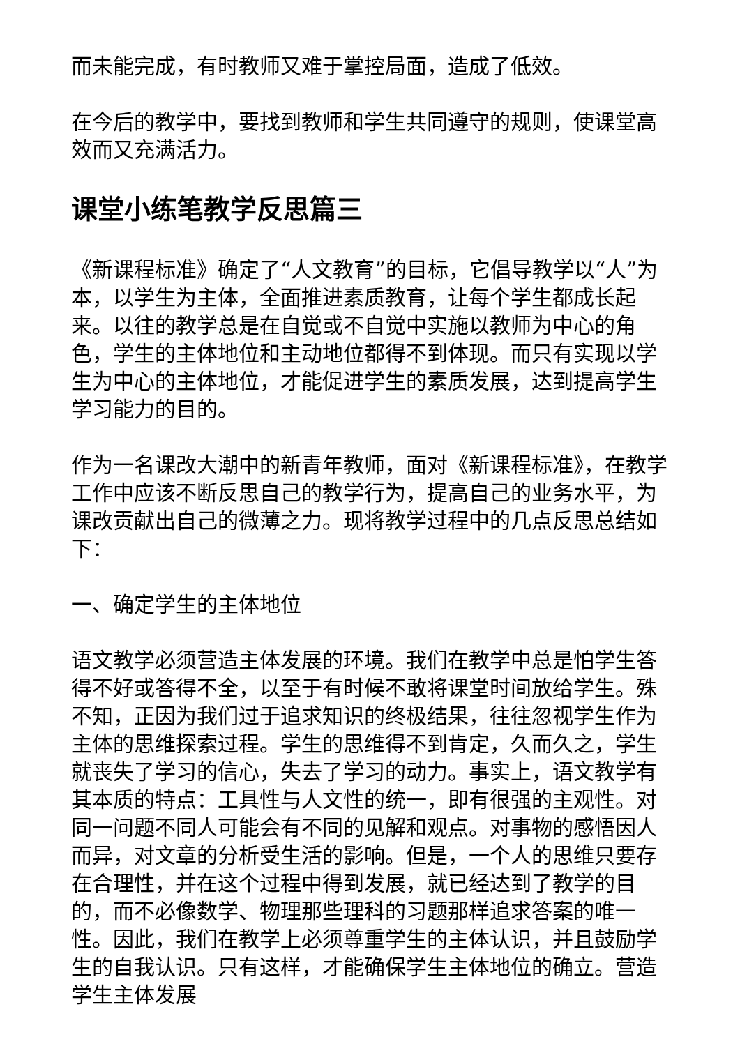而未能完成，有时教师又难于掌控局面，造成了低效。
在今后的教学中，要找到教师和学生共同遵守的规则，使课堂高效而又充满活力。
课堂小练笔教学反思篇三
《新课程标准》确定了“人文教育”的目标，它倡导教学以“人”为本，以学生为主体，全面推进素质教育，让每个学生都成长起来。以往的教学总是在自觉或不自觉中实施以教师为中心的角色，学生的主体地位和主动地位都得不到体现。而只有实现以学生为中心的主体地位，才能促进学生的素质发展，达到提高学生学习能力的目的。
作为一名课改大潮中的新青年教师，面对《新课程标准》，在教学工作中应该不断反思自己的教学行为，提高自己的业务水平，为课改贡献出自己的微薄之力。现将教学过程中的几点反思总结如下：
一、确定学生的主体地位
语文教学必须营造主体发展的环境。我们在教学中总是怕学生答得不好或答得不全，以至于有时候不敢将课堂时间放给学生。殊不知，正因为我们过于追求知识的终极结果，往往忽视学生作为主体的思维探索过程。学生的思维得不到肯定，久而久之，学生就丧失了学习的信心，失去了学习的动力。事实上，语文教学有其本质的特点：工具性与人文性的统一，即有很强的主观性。对同一问题不同人可能会有不同的见解和观点。对事物的感悟因人而异，对文章的分析受生活的影响。但是，一个人的思维只要存在合理性，并在这个过程中得到发展，就已经达到了教学的目的，而不必像数学、物理那些理科的习题那样追求答案的唯一性。因此，我们在教学上必须尊重学生的主体认识，并且鼓励学生的自我认识。只有这样，才能确保学生主体地位的确立。营造学生主体发展